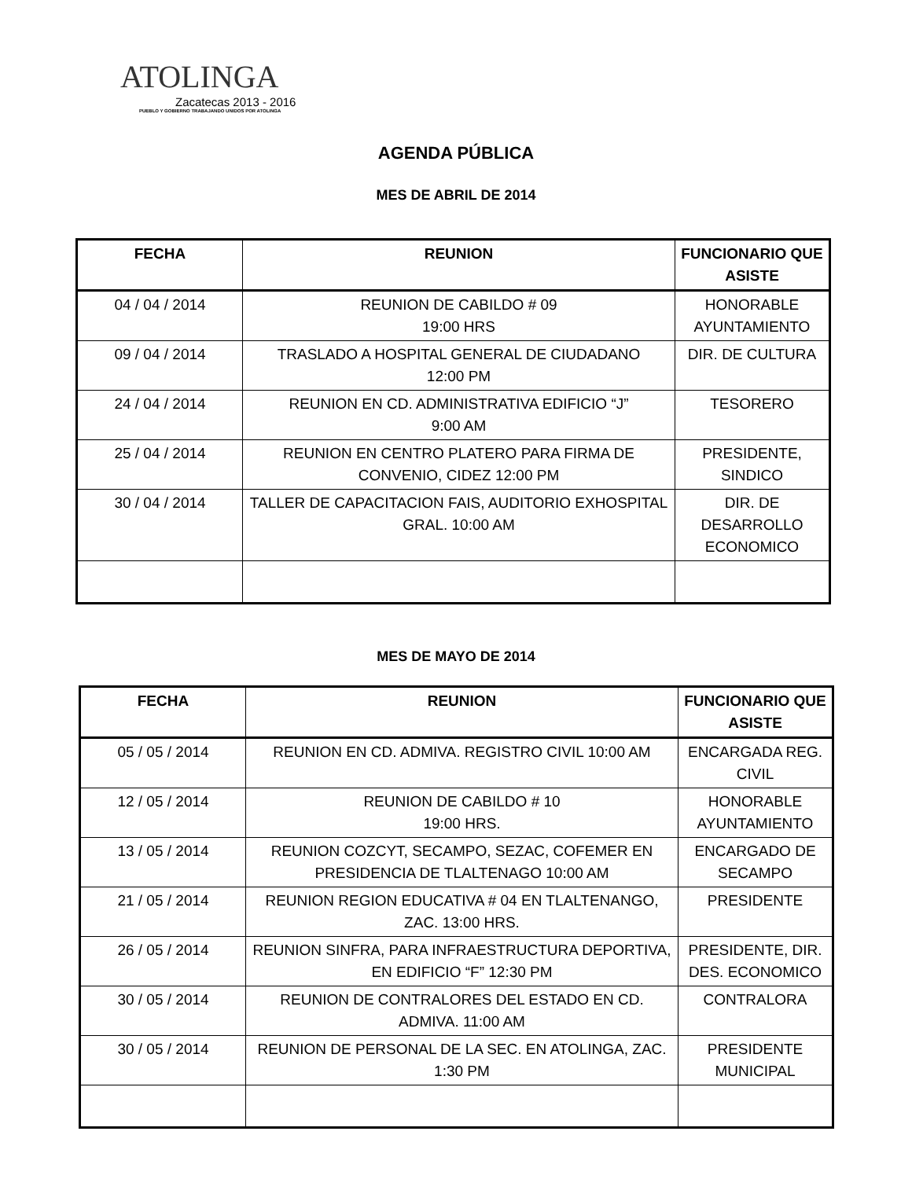ATOLINGA
Zacatecas 2013 - 2016
PUEBLO Y GOBIERNO TRABAJANDO UNIDOS POR ATOLINGA
AGENDA PÚBLICA
MES DE ABRIL DE 2014
| FECHA | REUNION | FUNCIONARIO QUE ASISTE |
| --- | --- | --- |
| 04 / 04 / 2014 | REUNION DE CABILDO # 09 19:00 HRS | HONORABLE AYUNTAMIENTO |
| 09 / 04 / 2014 | TRASLADO A HOSPITAL GENERAL DE CIUDADANO 12:00 PM | DIR. DE CULTURA |
| 24 / 04 / 2014 | REUNION EN CD. ADMINISTRATIVA EDIFICIO “J” 9:00 AM | TESORERO |
| 25 / 04 / 2014 | REUNION EN CENTRO PLATERO PARA FIRMA DE CONVENIO, CIDEZ 12:00 PM | PRESIDENTE, SINDICO |
| 30 / 04 / 2014 | TALLER DE CAPACITACION FAIS, AUDITORIO EXHOSPITAL GRAL. 10:00 AM | DIR. DE DESARROLLO ECONOMICO |
MES DE MAYO DE 2014
| FECHA | REUNION | FUNCIONARIO QUE ASISTE |
| --- | --- | --- |
| 05 / 05 / 2014 | REUNION EN CD. ADMIVA. REGISTRO CIVIL 10:00 AM | ENCARGADA REG. CIVIL |
| 12 / 05 / 2014 | REUNION DE CABILDO # 10 19:00 HRS. | HONORABLE AYUNTAMIENTO |
| 13 / 05 / 2014 | REUNION COZCYT, SECAMPO, SEZAC, COFEMER EN PRESIDENCIA DE TLALTENAGO 10:00 AM | ENCARGADO DE SECAMPO |
| 21 / 05 / 2014 | REUNION REGION EDUCATIVA # 04 EN TLALTENANGO, ZAC. 13:00 HRS. | PRESIDENTE |
| 26 / 05 / 2014 | REUNION SINFRA, PARA INFRAESTRUCTURA DEPORTIVA, EN EDIFICIO “F” 12:30 PM | PRESIDENTE, DIR. DES. ECONOMICO |
| 30 / 05 / 2014 | REUNION DE CONTRALORES DEL ESTADO EN CD. ADMIVA. 11:00 AM | CONTRALORA |
| 30 / 05 / 2014 | REUNION DE PERSONAL DE LA SEC. EN ATOLINGA, ZAC. 1:30 PM | PRESIDENTE MUNICIPAL |